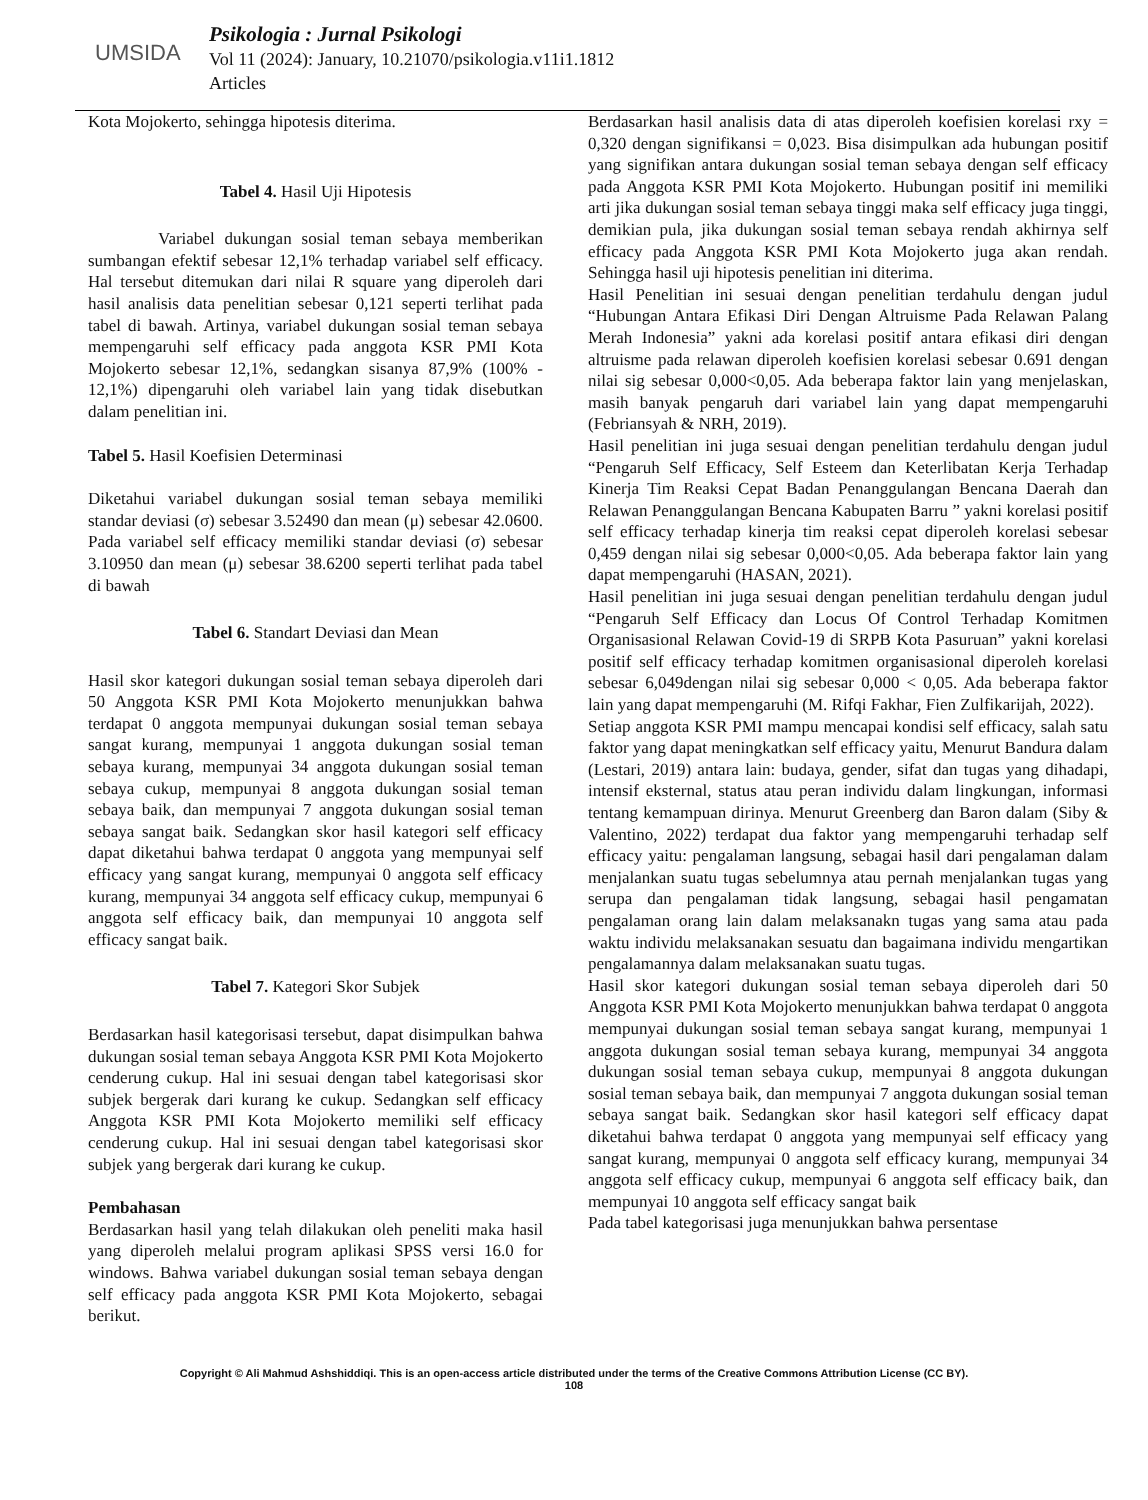UMSIDA
Psikologia : Jurnal Psikologi
Vol 11 (2024): January, 10.21070/psikologia.v11i1.1812
Articles
Kota Mojokerto, sehingga hipotesis diterima.
Tabel 4. Hasil Uji Hipotesis
Variabel dukungan sosial teman sebaya memberikan sumbangan efektif sebesar 12,1% terhadap variabel self efficacy. Hal tersebut ditemukan dari nilai R square yang diperoleh dari hasil analisis data penelitian sebesar 0,121 seperti terlihat pada tabel di bawah. Artinya, variabel dukungan sosial teman sebaya mempengaruhi self efficacy pada anggota KSR PMI Kota Mojokerto sebesar 12,1%, sedangkan sisanya 87,9% (100% - 12,1%) dipengaruhi oleh variabel lain yang tidak disebutkan dalam penelitian ini.
Tabel 5. Hasil Koefisien Determinasi
Diketahui variabel dukungan sosial teman sebaya memiliki standar deviasi (σ) sebesar 3.52490 dan mean (μ) sebesar 42.0600. Pada variabel self efficacy memiliki standar deviasi (σ) sebesar 3.10950 dan mean (μ) sebesar 38.6200 seperti terlihat pada tabel di bawah
Tabel 6. Standart Deviasi dan Mean
Hasil skor kategori dukungan sosial teman sebaya diperoleh dari 50 Anggota KSR PMI Kota Mojokerto menunjukkan bahwa terdapat 0 anggota mempunyai dukungan sosial teman sebaya sangat kurang, mempunyai 1 anggota dukungan sosial teman sebaya kurang, mempunyai 34 anggota dukungan sosial teman sebaya cukup, mempunyai 8 anggota dukungan sosial teman sebaya baik, dan mempunyai 7 anggota dukungan sosial teman sebaya sangat baik. Sedangkan skor hasil kategori self efficacy dapat diketahui bahwa terdapat 0 anggota yang mempunyai self efficacy yang sangat kurang, mempunyai 0 anggota self efficacy kurang, mempunyai 34 anggota self efficacy cukup, mempunyai 6 anggota self efficacy baik, dan mempunyai 10 anggota self efficacy sangat baik.
Tabel 7. Kategori Skor Subjek
Berdasarkan hasil kategorisasi tersebut, dapat disimpulkan bahwa dukungan sosial teman sebaya Anggota KSR PMI Kota Mojokerto cenderung cukup. Hal ini sesuai dengan tabel kategorisasi skor subjek bergerak dari kurang ke cukup. Sedangkan self efficacy Anggota KSR PMI Kota Mojokerto memiliki self efficacy cenderung cukup. Hal ini sesuai dengan tabel kategorisasi skor subjek yang bergerak dari kurang ke cukup.
Pembahasan
Berdasarkan hasil yang telah dilakukan oleh peneliti maka hasil yang diperoleh melalui program aplikasi SPSS versi 16.0 for windows. Bahwa variabel dukungan sosial teman sebaya dengan self efficacy pada anggota KSR PMI Kota Mojokerto, sebagai berikut.
Berdasarkan hasil analisis data di atas diperoleh koefisien korelasi rxy = 0,320 dengan signifikansi = 0,023. Bisa disimpulkan ada hubungan positif yang signifikan antara dukungan sosial teman sebaya dengan self efficacy pada Anggota KSR PMI Kota Mojokerto. Hubungan positif ini memiliki arti jika dukungan sosial teman sebaya tinggi maka self efficacy juga tinggi, demikian pula, jika dukungan sosial teman sebaya rendah akhirnya self efficacy pada Anggota KSR PMI Kota Mojokerto juga akan rendah. Sehingga hasil uji hipotesis penelitian ini diterima.
Hasil Penelitian ini sesuai dengan penelitian terdahulu dengan judul “Hubungan Antara Efikasi Diri Dengan Altruisme Pada Relawan Palang Merah Indonesia” yakni ada korelasi positif antara efikasi diri dengan altruisme pada relawan diperoleh koefisien korelasi sebesar 0.691 dengan nilai sig sebesar 0,000<0,05. Ada beberapa faktor lain yang menjelaskan, masih banyak pengaruh dari variabel lain yang dapat mempengaruhi (Febriansyah & NRH, 2019).
Hasil penelitian ini juga sesuai dengan penelitian terdahulu dengan judul “Pengaruh Self Efficacy, Self Esteem dan Keterlibatan Kerja Terhadap Kinerja Tim Reaksi Cepat Badan Penanggulangan Bencana Daerah dan Relawan Penanggulangan Bencana Kabupaten Barru ” yakni korelasi positif self efficacy terhadap kinerja tim reaksi cepat diperoleh korelasi sebesar 0,459 dengan nilai sig sebesar 0,000<0,05. Ada beberapa faktor lain yang dapat mempengaruhi (HASAN, 2021).
Hasil penelitian ini juga sesuai dengan penelitian terdahulu dengan judul “Pengaruh Self Efficacy dan Locus Of Control Terhadap Komitmen Organisasional Relawan Covid-19 di SRPB Kota Pasuruan” yakni korelasi positif self efficacy terhadap komitmen organisasional diperoleh korelasi sebesar 6,049dengan nilai sig sebesar 0,000 < 0,05. Ada beberapa faktor lain yang dapat mempengaruhi (M. Rifqi Fakhar, Fien Zulfikarijah, 2022).
Setiap anggota KSR PMI mampu mencapai kondisi self efficacy, salah satu faktor yang dapat meningkatkan self efficacy yaitu, Menurut Bandura dalam (Lestari, 2019) antara lain: budaya, gender, sifat dan tugas yang dihadapi, intensif eksternal, status atau peran individu dalam lingkungan, informasi tentang kemampuan dirinya. Menurut Greenberg dan Baron dalam (Siby & Valentino, 2022) terdapat dua faktor yang mempengaruhi terhadap self efficacy yaitu: pengalaman langsung, sebagai hasil dari pengalaman dalam menjalankan suatu tugas sebelumnya atau pernah menjalankan tugas yang serupa dan pengalaman tidak langsung, sebagai hasil pengamatan pengalaman orang lain dalam melaksanakn tugas yang sama atau pada waktu individu melaksanakan sesuatu dan bagaimana individu mengartikan pengalamannya dalam melaksanakan suatu tugas.
Hasil skor kategori dukungan sosial teman sebaya diperoleh dari 50 Anggota KSR PMI Kota Mojokerto menunjukkan bahwa terdapat 0 anggota mempunyai dukungan sosial teman sebaya sangat kurang, mempunyai 1 anggota dukungan sosial teman sebaya kurang, mempunyai 34 anggota dukungan sosial teman sebaya cukup, mempunyai 8 anggota dukungan sosial teman sebaya baik, dan mempunyai 7 anggota dukungan sosial teman sebaya sangat baik. Sedangkan skor hasil kategori self efficacy dapat diketahui bahwa terdapat 0 anggota yang mempunyai self efficacy yang sangat kurang, mempunyai 0 anggota self efficacy kurang, mempunyai 34 anggota self efficacy cukup, mempunyai 6 anggota self efficacy baik, dan mempunyai 10 anggota self efficacy sangat baik
Pada tabel kategorisasi juga menunjukkan bahwa persentase
Copyright © Ali Mahmud Ashshiddiqi. This is an open-access article distributed under the terms of the Creative Commons Attribution License (CC BY).
108